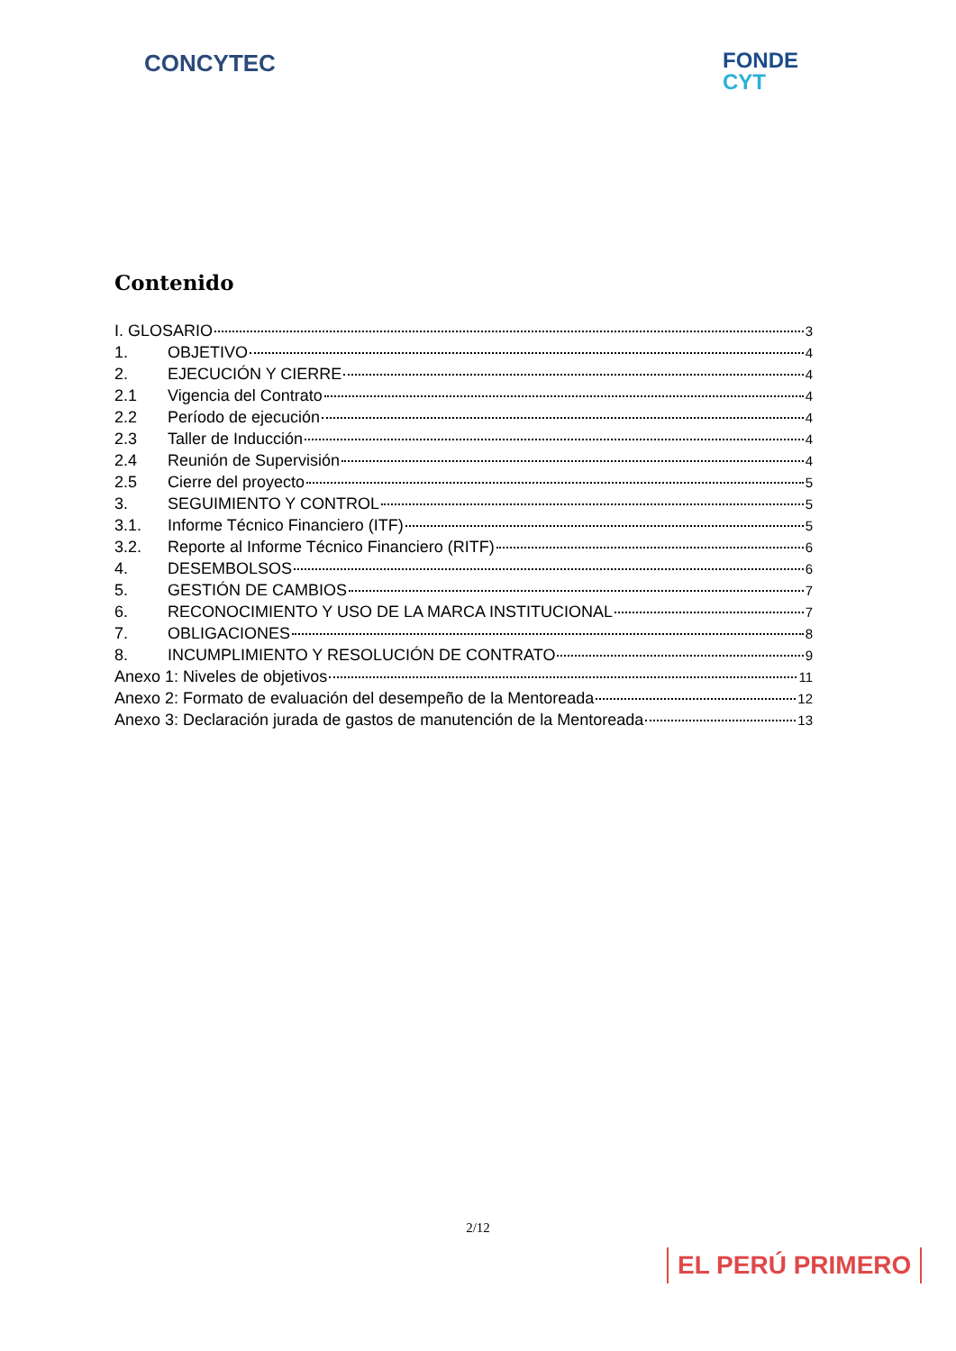CONCYTEC
FONDE
CYT
Contenido
I. GLOSARIO 3
1. OBJETIVO 4
2. EJECUCIÓN Y CIERRE 4
2.1 Vigencia del Contrato 4
2.2 Período de ejecución 4
2.3 Taller de Inducción 4
2.4 Reunión de Supervisión 4
2.5 Cierre del proyecto 5
3. SEGUIMIENTO Y CONTROL 5
3.1. Informe Técnico Financiero (ITF) 5
3.2. Reporte al Informe Técnico Financiero (RITF) 6
4. DESEMBOLSOS 6
5. GESTIÓN DE CAMBIOS 7
6. RECONOCIMIENTO Y USO DE LA MARCA INSTITUCIONAL 7
7. OBLIGACIONES 8
8. INCUMPLIMIENTO Y RESOLUCIÓN DE CONTRATO 9
Anexo 1: Niveles de objetivos 11
Anexo 2: Formato de evaluación del desempeño de la Mentoreada 12
Anexo 3: Declaración jurada de gastos de manutención de la Mentoreada 13
2/12
EL PERÚ PRIMERO